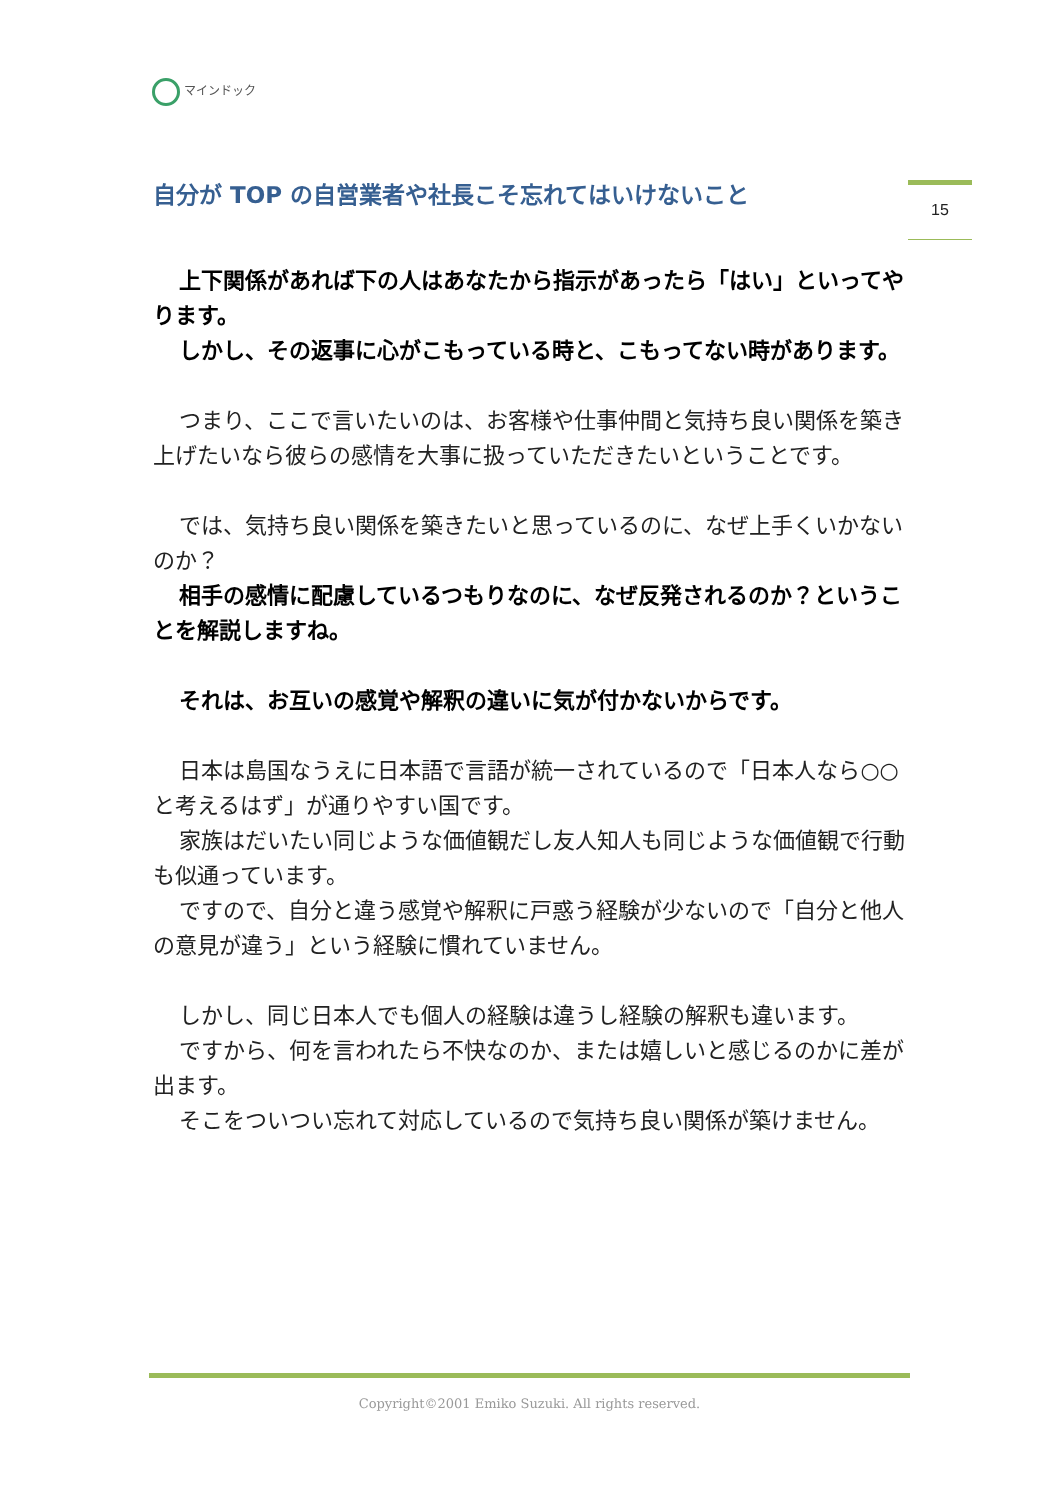マインドック
15
自分が TOP の自営業者や社長こそ忘れてはいけないこと
上下関係があれば下の人はあなたから指示があったら「はい」といってやります。
しかし、その返事に心がこもっている時と、こもってない時があります。
つまり、ここで言いたいのは、お客様や仕事仲間と気持ち良い関係を築き上げたいなら彼らの感情を大事に扱っていただきたいということです。
では、気持ち良い関係を築きたいと思っているのに、なぜ上手くいかないのか？
相手の感情に配慮しているつもりなのに、なぜ反発されるのか？ということを解説しますね。
それは、お互いの感覚や解釈の違いに気が付かないからです。
日本は島国なうえに日本語で言語が統一されているので「日本人なら○○と考えるはず」が通りやすい国です。
家族はだいたい同じような価値観だし友人知人も同じような価値観で行動も似通っています。
ですので、自分と違う感覚や解釈に戸惑う経験が少ないので「自分と他人の意見が違う」という経験に慣れていません。
しかし、同じ日本人でも個人の経験は違うし経験の解釈も違います。
ですから、何を言われたら不快なのか、または嬉しいと感じるのかに差が出ます。
そこをついつい忘れて対応しているので気持ち良い関係が築けません。
Copyright©2001 Emiko Suzuki. All rights reserved.